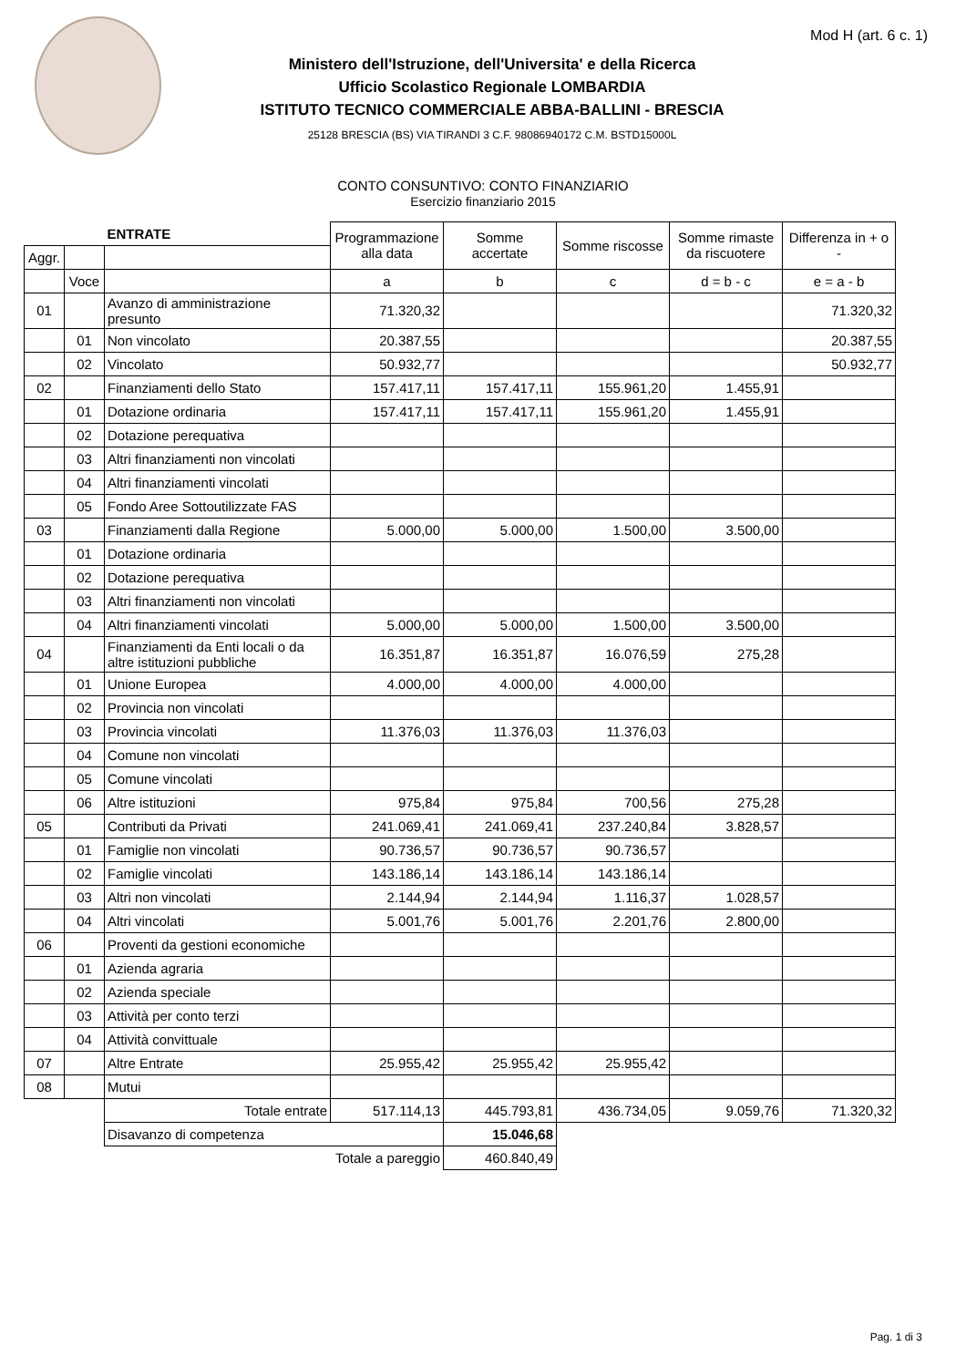Mod H (art. 6 c. 1)
Ministero dell'Istruzione, dell'Universita' e della Ricerca
Ufficio Scolastico Regionale LOMBARDIA
ISTITUTO TECNICO COMMERCIALE ABBA-BALLINI - BRESCIA
25128 BRESCIA (BS) VIA TIRANDI 3 C.F. 98086940172 C.M. BSTD15000L
CONTO CONSUNTIVO: CONTO FINANZIARIO
Esercizio finanziario 2015
| | | ENTRATE | Programmazione alla data | Somme accertate | Somme riscosse | Somme rimaste da riscuotere | Differenza in + o - |
| --- | --- | --- | --- | --- | --- | --- | --- |
| Aggr. | | | | | | | |
| | Voce | | a | b | c | d = b - c | e = a - b |
| 01 | | Avanzo di amministrazione presunto | 71.320,32 | | | | 71.320,32 |
| | 01 | Non vincolato | 20.387,55 | | | | 20.387,55 |
| | 02 | Vincolato | 50.932,77 | | | | 50.932,77 |
| 02 | | Finanziamenti dello Stato | 157.417,11 | 157.417,11 | 155.961,20 | 1.455,91 | |
| | 01 | Dotazione ordinaria | 157.417,11 | 157.417,11 | 155.961,20 | 1.455,91 | |
| | 02 | Dotazione perequativa | | | | | |
| | 03 | Altri finanziamenti non vincolati | | | | | |
| | 04 | Altri finanziamenti vincolati | | | | | |
| | 05 | Fondo Aree Sottoutilizzate FAS | | | | | |
| 03 | | Finanziamenti dalla Regione | 5.000,00 | 5.000,00 | 1.500,00 | 3.500,00 | |
| | 01 | Dotazione ordinaria | | | | | |
| | 02 | Dotazione perequativa | | | | | |
| | 03 | Altri finanziamenti non vincolati | | | | | |
| | 04 | Altri finanziamenti vincolati | 5.000,00 | 5.000,00 | 1.500,00 | 3.500,00 | |
| 04 | | Finanziamenti da Enti locali o da altre istituzioni pubbliche | 16.351,87 | 16.351,87 | 16.076,59 | 275,28 | |
| | 01 | Unione Europea | 4.000,00 | 4.000,00 | 4.000,00 | | |
| | 02 | Provincia non vincolati | | | | | |
| | 03 | Provincia vincolati | 11.376,03 | 11.376,03 | 11.376,03 | | |
| | 04 | Comune non vincolati | | | | | |
| | 05 | Comune vincolati | | | | | |
| | 06 | Altre istituzioni | 975,84 | 975,84 | 700,56 | 275,28 | |
| 05 | | Contributi da Privati | 241.069,41 | 241.069,41 | 237.240,84 | 3.828,57 | |
| | 01 | Famiglie non vincolati | 90.736,57 | 90.736,57 | 90.736,57 | | |
| | 02 | Famiglie vincolati | 143.186,14 | 143.186,14 | 143.186,14 | | |
| | 03 | Altri non vincolati | 2.144,94 | 2.144,94 | 1.116,37 | 1.028,57 | |
| | 04 | Altri vincolati | 5.001,76 | 5.001,76 | 2.201,76 | 2.800,00 | |
| 06 | | Proventi da gestioni economiche | | | | | |
| | 01 | Azienda agraria | | | | | |
| | 02 | Azienda speciale | | | | | |
| | 03 | Attività per conto terzi | | | | | |
| | 04 | Attività convittuale | | | | | |
| 07 | | Altre Entrate | 25.955,42 | 25.955,42 | 25.955,42 | | |
| 08 | | Mutui | | | | | |
| | | Totale entrate | 517.114,13 | 445.793,81 | 436.734,05 | 9.059,76 | 71.320,32 |
| | | Disavanzo di competenza | | 15.046,68 | | | |
| | | Totale a pareggio | | 460.840,49 | | | |
Pag. 1 di 3